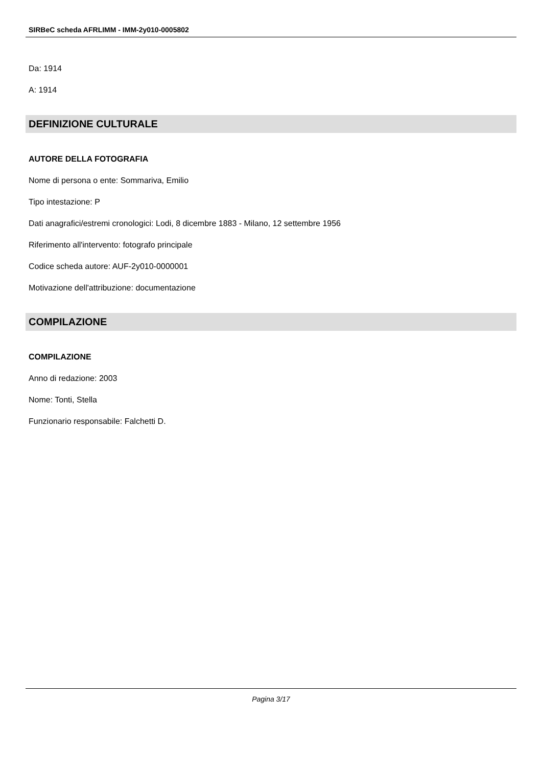SIRBeC scheda AFRLIMM - IMM-2y010-0005802
Da: 1914
A: 1914
DEFINIZIONE CULTURALE
AUTORE DELLA FOTOGRAFIA
Nome di persona o ente: Sommariva, Emilio
Tipo intestazione: P
Dati anagrafici/estremi cronologici: Lodi, 8 dicembre 1883 - Milano, 12 settembre 1956
Riferimento all'intervento: fotografo principale
Codice scheda autore: AUF-2y010-0000001
Motivazione dell'attribuzione: documentazione
COMPILAZIONE
COMPILAZIONE
Anno di redazione: 2003
Nome: Tonti, Stella
Funzionario responsabile: Falchetti D.
Pagina 3/17